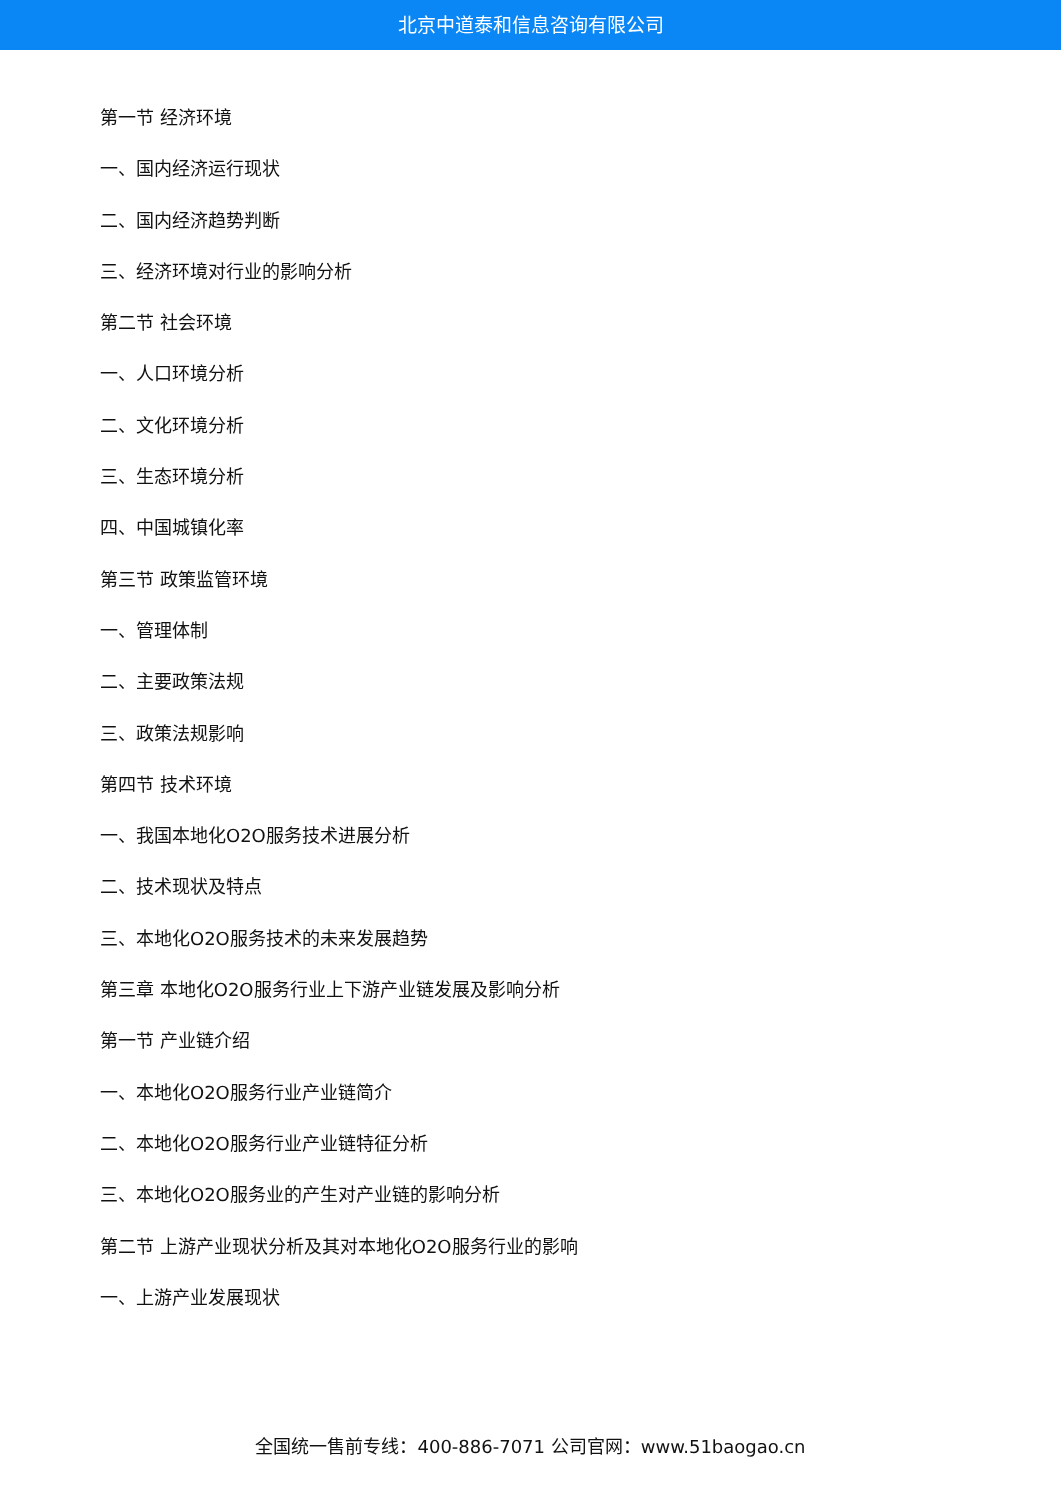北京中道泰和信息咨询有限公司
第一节 经济环境
一、国内经济运行现状
二、国内经济趋势判断
三、经济环境对行业的影响分析
第二节 社会环境
一、人口环境分析
二、文化环境分析
三、生态环境分析
四、中国城镇化率
第三节 政策监管环境
一、管理体制
二、主要政策法规
三、政策法规影响
第四节 技术环境
一、我国本地化O2O服务技术进展分析
二、技术现状及特点
三、本地化O2O服务技术的未来发展趋势
第三章 本地化O2O服务行业上下游产业链发展及影响分析
第一节 产业链介绍
一、本地化O2O服务行业产业链简介
二、本地化O2O服务行业产业链特征分析
三、本地化O2O服务业的产生对产业链的影响分析
第二节 上游产业现状分析及其对本地化O2O服务行业的影响
一、上游产业发展现状
全国统一售前专线：400-886-7071 公司官网：www.51baogao.cn